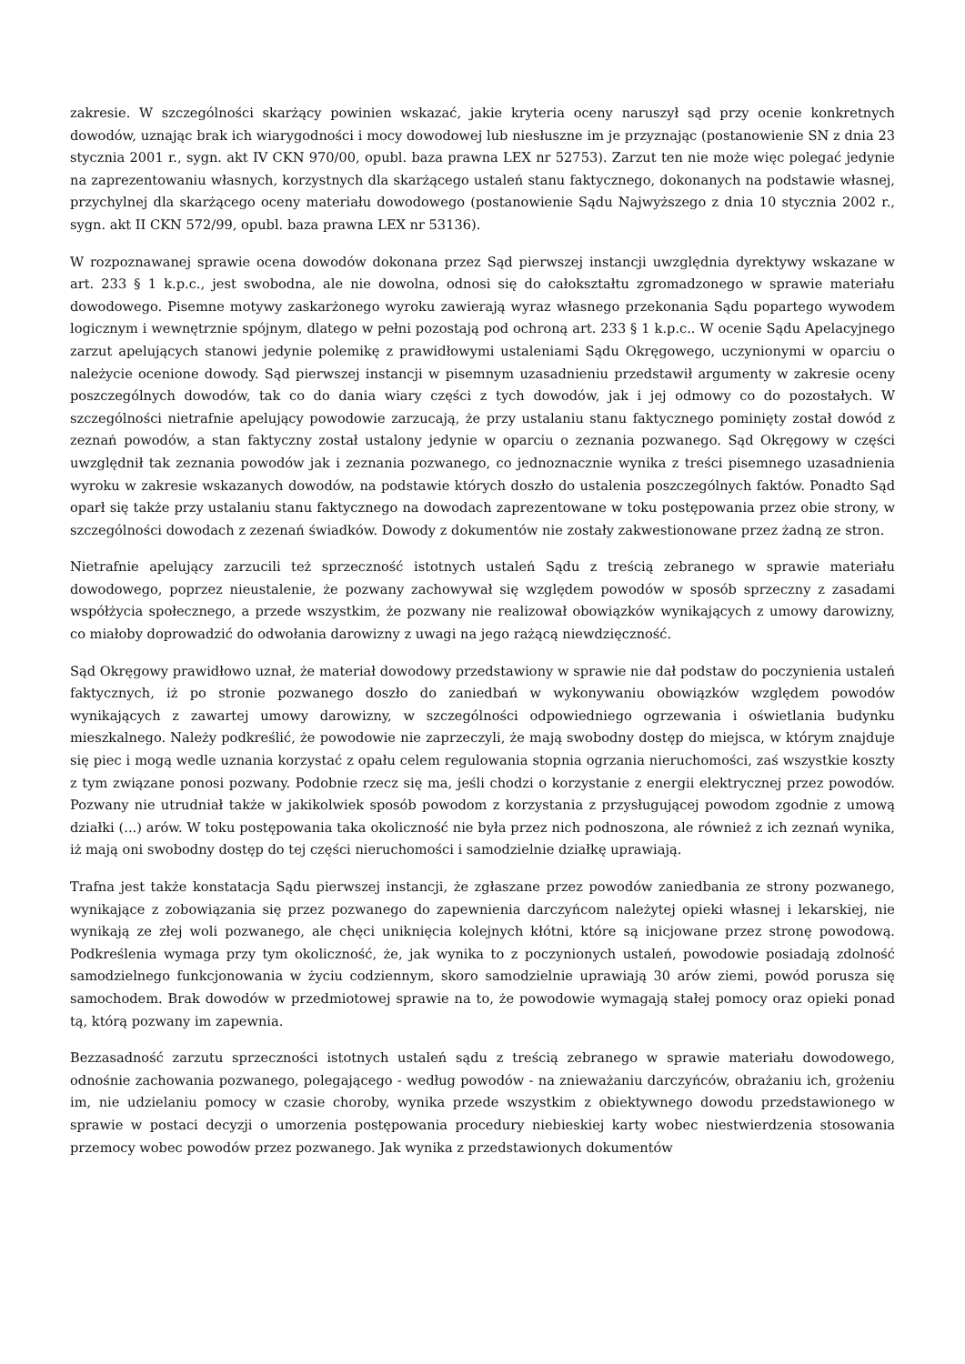zakresie. W szczególności skarżący powinien wskazać, jakie kryteria oceny naruszył sąd przy ocenie konkretnych dowodów, uznając brak ich wiarygodności i mocy dowodowej lub niesłuszne im je przyznając (postanowienie SN z dnia 23 stycznia 2001 r., sygn. akt IV CKN 970/00, opubl. baza prawna LEX nr 52753). Zarzut ten nie może więc polegać jedynie na zaprezentowaniu własnych, korzystnych dla skarżącego ustaleń stanu faktycznego, dokonanych na podstawie własnej, przychylnej dla skarżącego oceny materiału dowodowego (postanowienie Sądu Najwyższego z dnia 10 stycznia 2002 r., sygn. akt II CKN 572/99, opubl. baza prawna LEX nr 53136).
W rozpoznawanej sprawie ocena dowodów dokonana przez Sąd pierwszej instancji uwzględnia dyrektywy wskazane w art. 233 § 1 k.p.c., jest swobodna, ale nie dowolna, odnosi się do całokształtu zgromadzonego w sprawie materiału dowodowego. Pisemne motywy zaskarżonego wyroku zawierają wyraz własnego przekonania Sądu popartego wywodem logicznym i wewnętrznie spójnym, dlatego w pełni pozostają pod ochroną art. 233 § 1 k.p.c.. W ocenie Sądu Apelacyjnego zarzut apelujących stanowi jedynie polemikę z prawidłowymi ustaleniami Sądu Okręgowego, uczynionymi w oparciu o należycie ocenione dowody. Sąd pierwszej instancji w pisemnym uzasadnieniu przedstawił argumenty w zakresie oceny poszczególnych dowodów, tak co do dania wiary części z tych dowodów, jak i jej odmowy co do pozostałych. W szczególności nietrafnie apelujący powodowie zarzucają, że przy ustalaniu stanu faktycznego pominięty został dowód z zeznań powodów, a stan faktyczny został ustalony jedynie w oparciu o zeznania pozwanego. Sąd Okręgowy w części uwzględnił tak zeznania powodów jak i zeznania pozwanego, co jednoznacznie wynika z treści pisemnego uzasadnienia wyroku w zakresie wskazanych dowodów, na podstawie których doszło do ustalenia poszczególnych faktów. Ponadto Sąd oparł się także przy ustalaniu stanu faktycznego na dowodach zaprezentowane w toku postępowania przez obie strony, w szczególności dowodach z zezenań świadków. Dowody z dokumentów nie zostały zakwestionowane przez żadną ze stron.
Nietrafnie apelujący zarzucili też sprzeczność istotnych ustaleń Sądu z treścią zebranego w sprawie materiału dowodowego, poprzez nieustalenie, że pozwany zachowywał się względem powodów w sposób sprzeczny z zasadami współżycia społecznego, a przede wszystkim, że pozwany nie realizował obowiązków wynikających z umowy darowizny, co miałoby doprowadzić do odwołania darowizny z uwagi na jego rażącą niewdzięczność.
Sąd Okręgowy prawidłowo uznał, że materiał dowodowy przedstawiony w sprawie nie dał podstaw do poczynienia ustaleń faktycznych, iż po stronie pozwanego doszło do zaniedbań w wykonywaniu obowiązków względem powodów wynikających z zawartej umowy darowizny, w szczególności odpowiedniego ogrzewania i oświetlania budynku mieszkalnego. Należy podkreślić, że powodowie nie zaprzeczyli, że mają swobodny dostęp do miejsca, w którym znajduje się piec i mogą wedle uznania korzystać z opału celem regulowania stopnia ogrzania nieruchomości, zaś wszystkie koszty z tym związane ponosi pozwany. Podobnie rzecz się ma, jeśli chodzi o korzystanie z energii elektrycznej przez powodów. Pozwany nie utrudniał także w jakikolwiek sposób powodom z korzystania z przysługującej powodom zgodnie z umową działki (...) arów. W toku postępowania taka okoliczność nie była przez nich podnoszona, ale również z ich zeznań wynika, iż mają oni swobodny dostęp do tej części nieruchomości i samodzielnie działkę uprawiają.
Trafna jest także konstatacja Sądu pierwszej instancji, że zgłaszane przez powodów zaniedbania ze strony pozwanego, wynikające z zobowiązania się przez pozwanego do zapewnienia darczyńcom należytej opieki własnej i lekarskiej, nie wynikają ze złej woli pozwanego, ale chęci uniknięcia kolejnych kłótni, które są inicjowane przez stronę powodową. Podkreślenia wymaga przy tym okoliczność, że, jak wynika to z poczynionych ustaleń, powodowie posiadają zdolność samodzielnego funkcjonowania w życiu codziennym, skoro samodzielnie uprawiają 30 arów ziemi, powód porusza się samochodem. Brak dowodów w przedmiotowej sprawie na to, że powodowie wymagają stałej pomocy oraz opieki ponad tą, którą pozwany im zapewnia.
Bezzasadność zarzutu sprzeczności istotnych ustaleń sądu z treścią zebranego w sprawie materiału dowodowego, odnośnie zachowania pozwanego, polegającego - według powodów - na znieważaniu darczyńców, obrażaniu ich, grożeniu im, nie udzielaniu pomocy w czasie choroby, wynika przede wszystkim z obiektywnego dowodu przedstawionego w sprawie w postaci decyzji o umorzenia postępowania procedury niebieskiej karty wobec niestwierdzenia stosowania przemocy wobec powodów przez pozwanego. Jak wynika z przedstawionych dokumentów